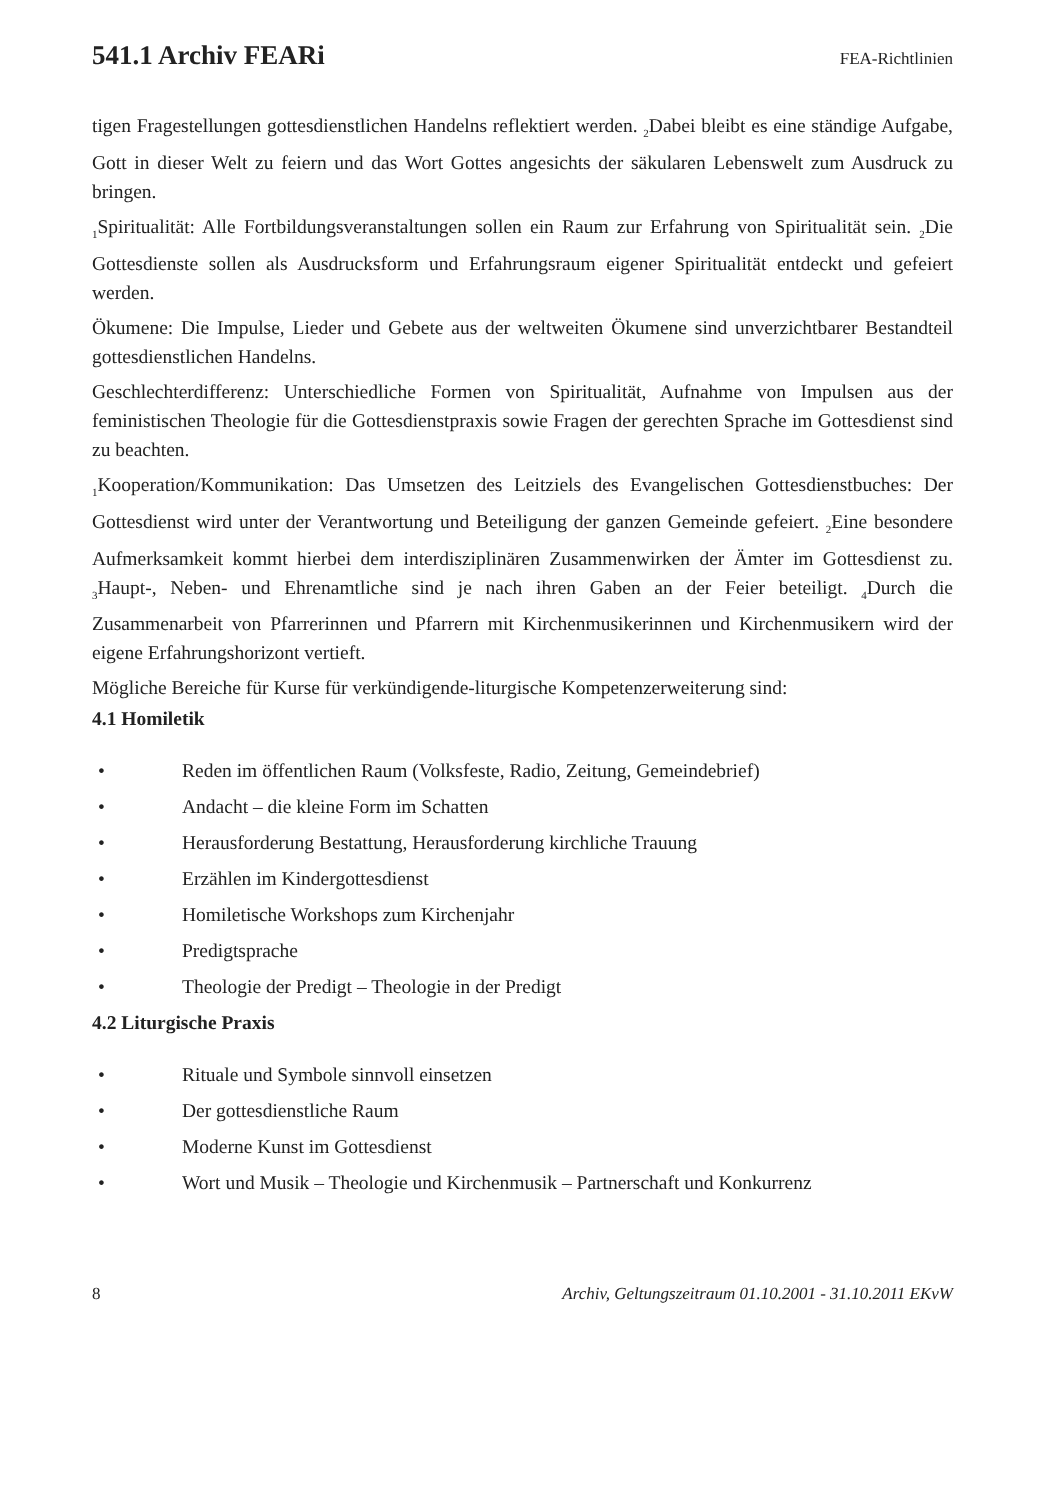541.1 Archiv FEARi
FEA-Richtlinien
tigen Fragestellungen gottesdienstlichen Handelns reflektiert werden. <sub>2</sub>Dabei bleibt es eine ständige Aufgabe, Gott in dieser Welt zu feiern und das Wort Gottes angesichts der säkularen Lebenswelt zum Ausdruck zu bringen.
<sub>1</sub>Spiritualität: Alle Fortbildungsveranstaltungen sollen ein Raum zur Erfahrung von Spiritualität sein. <sub>2</sub>Die Gottesdienste sollen als Ausdrucksform und Erfahrungsraum eigener Spiritualität entdeckt und gefeiert werden.
Ökumene: Die Impulse, Lieder und Gebete aus der weltweiten Ökumene sind unverzichtbarer Bestandteil gottesdienstlichen Handelns.
Geschlechterdifferenz: Unterschiedliche Formen von Spiritualität, Aufnahme von Impulsen aus der feministischen Theologie für die Gottesdienstpraxis sowie Fragen der gerechten Sprache im Gottesdienst sind zu beachten.
<sub>1</sub>Kooperation/Kommunikation: Das Umsetzen des Leitziels des Evangelischen Gottesdienstbuches: Der Gottesdienst wird unter der Verantwortung und Beteiligung der ganzen Gemeinde gefeiert. <sub>2</sub>Eine besondere Aufmerksamkeit kommt hierbei dem interdisziplinären Zusammenwirken der Ämter im Gottesdienst zu. <sub>3</sub>Haupt-, Neben- und Ehrenamtliche sind je nach ihren Gaben an der Feier beteiligt. <sub>4</sub>Durch die Zusammenarbeit von Pfarrerinnen und Pfarrern mit Kirchenmusikerinnen und Kirchenmusikern wird der eigene Erfahrungshorizont vertieft.
Mögliche Bereiche für Kurse für verkündigende-liturgische Kompetenzerweiterung sind:
4.1 Homiletik
• Reden im öffentlichen Raum (Volksfeste, Radio, Zeitung, Gemeindebrief)
• Andacht – die kleine Form im Schatten
• Herausforderung Bestattung, Herausforderung kirchliche Trauung
• Erzählen im Kindergottesdienst
• Homiletische Workshops zum Kirchenjahr
• Predigtsprache
• Theologie der Predigt – Theologie in der Predigt
4.2 Liturgische Praxis
• Rituale und Symbole sinnvoll einsetzen
• Der gottesdienstliche Raum
• Moderne Kunst im Gottesdienst
• Wort und Musik – Theologie und Kirchenmusik – Partnerschaft und Konkurrenz
8 Archiv, Geltungszeitraum 01.10.2001 - 31.10.2011 EKvW